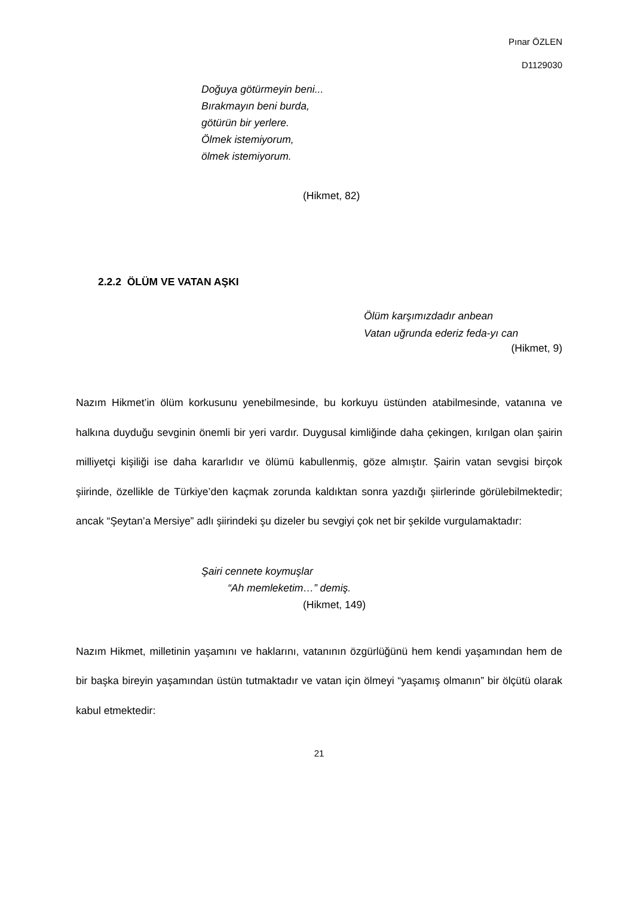Pınar ÖZLEN
D1129030
Doğuya götürmeyin beni...
Bırakmayın beni burda,
götürün bir yerlere.
Ölmek istemiyorum,
ölmek istemiyorum.
(Hikmet, 82)
2.2.2 ÖLÜM VE VATAN AŞKI
Ölüm karşımızdadır anbean
Vatan uğrunda ederiz feda-yı can
(Hikmet, 9)
Nazım Hikmet’in ölüm korkusunu yenebilmesinde, bu korkuyu üstünden atabilmesinde, vatanına ve halkına duyduğu sevginin önemli bir yeri vardır. Duygusal kimliğinde daha çekingen, kırılgan olan şairin milliyetçi kişiliği ise daha kararlıdır ve ölümü kabullenmiş, göze almıştır. Şairin vatan sevgisi birçok şiirinde, özellikle de Türkiye’den kaçmak zorunda kaldıktan sonra yazdığı şiirlerinde görülebilmektedir; ancak “Şeytan’a Mersiye” adlı şiirindeki şu dizeler bu sevgiyi çok net bir şekilde vurgulamaktadır:
Şairi cennete koymuşlar
“Ah memleketim…” demiş.
(Hikmet, 149)
Nazım Hikmet, milletinin yaşamını ve haklarını, vatanının özgürlüğünü hem kendi yaşamından hem de bir başka bireyin yaşamından üstün tutmaktadır ve vatan için ölmeyi “yaşamış olmanın” bir ölçütü olarak kabul etmektedir:
21